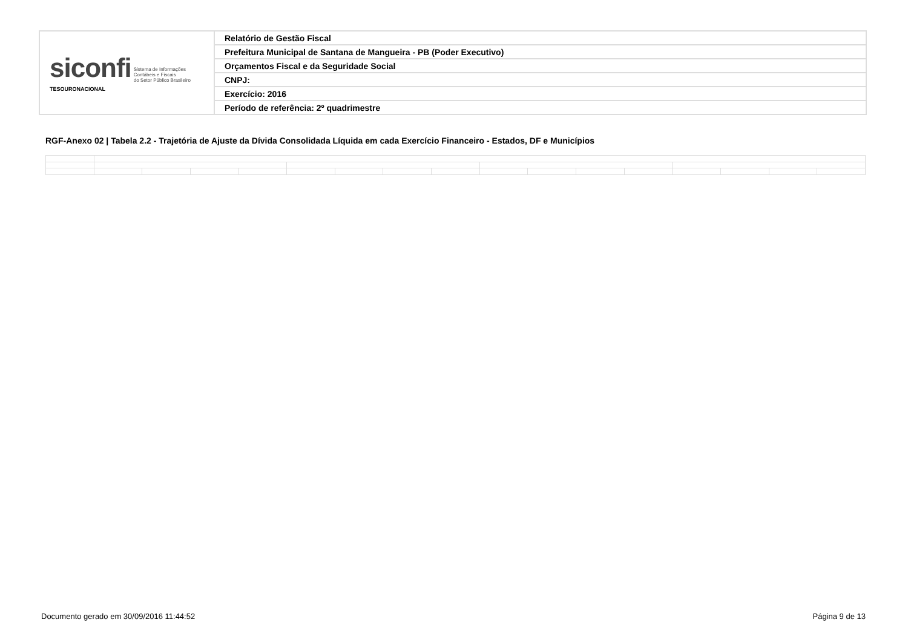| siconfi Sistema de Informações Contábeis e Fiscais do Setor Público Brasileiro TESOURONACIONAL | Relatório de Gestão Fiscal |
| | Prefeitura Municipal de Santana de Mangueira - PB (Poder Executivo) |
| | Orçamentos Fiscal e da Seguridade Social |
| | CNPJ: |
| | Exercício: 2016 |
| | Período de referência: 2º quadrimestre |
RGF-Anexo 02 | Tabela 2.2 - Trajetória de Ajuste da Dívida Consolidada Líquida em cada Exercício Financeiro - Estados, DF e Municípios
Documento gerado em 30/09/2016 11:44:52
Página 9 de 13